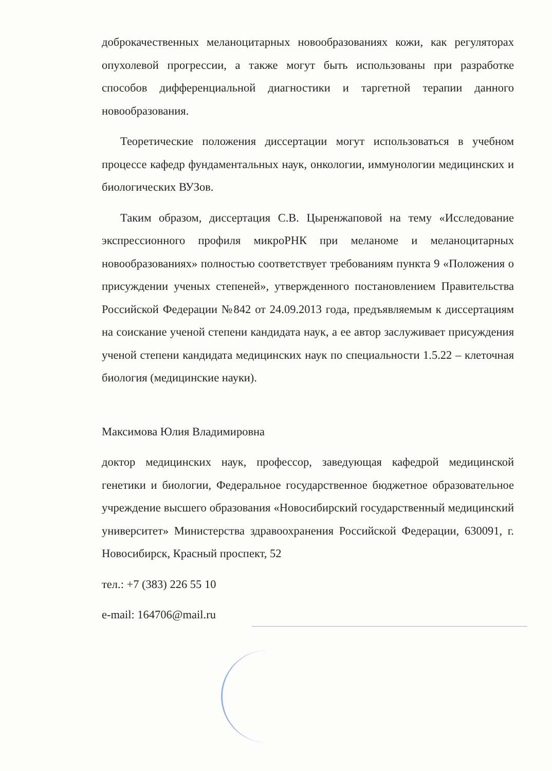доброкачественных меланоцитарных новообразованиях кожи, как регуляторах опухолевой прогрессии, а также могут быть использованы при разработке способов дифференциальной диагностики и таргетной терапии данного новообразования.
Теоретические положения диссертации могут использоваться в учебном процессе кафедр фундаментальных наук, онкологии, иммунологии медицинских и биологических ВУЗов.
Таким образом, диссертация С.В. Цыренжаповой на тему «Исследование экспрессионного профиля микроРНК при меланоме и меланоцитарных новообразованиях» полностью соответствует требованиям пункта 9 «Положения о присуждении ученых степеней», утвержденного постановлением Правительства Российской Федерации №842 от 24.09.2013 года, предъявляемым к диссертациям на соискание ученой степени кандидата наук, а ее автор заслуживает присуждения ученой степени кандидата медицинских наук по специальности 1.5.22 – клеточная биология (медицинские науки).
Максимова Юлия Владимировна
доктор медицинских наук, профессор, заведующая кафедрой медицинской генетики и биологии, Федеральное государственное бюджетное образовательное учреждение высшего образования «Новосибирский государственный медицинский университет» Министерства здравоохранения Российской Федерации, 630091, г. Новосибирск, Красный проспект, 52
тел.: +7 (383) 226 55 10
e-mail: 164706@mail.ru